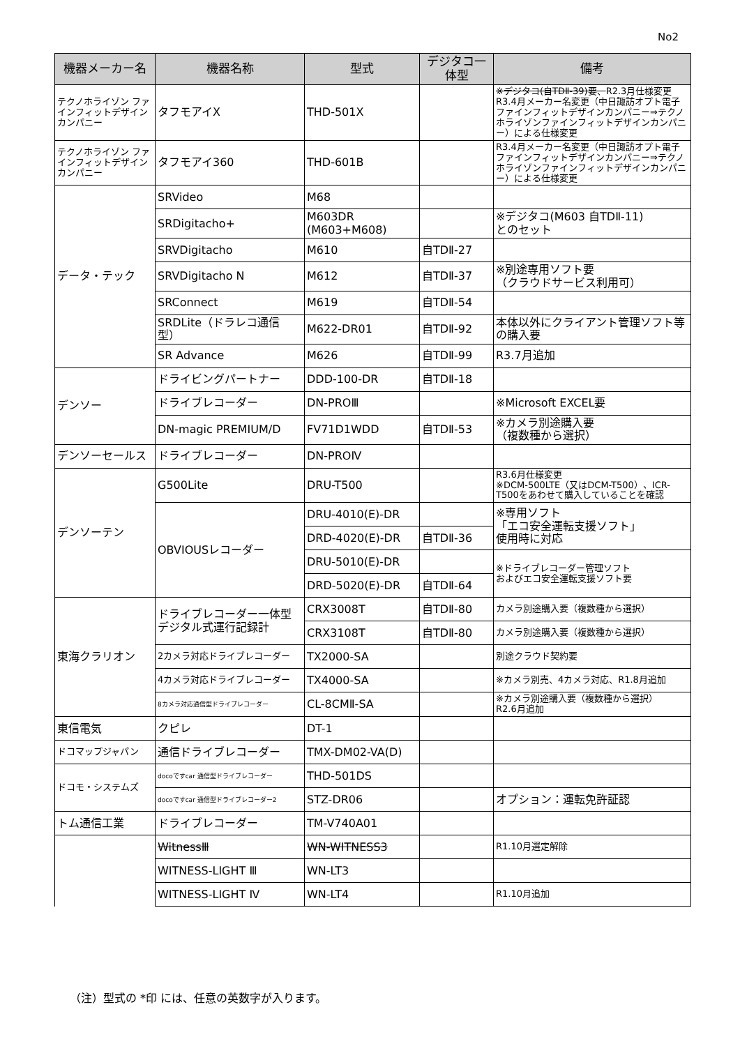No2
| 機器メーカー名 | 機器名称 | 型式 | デジタコ一体型 | 備考 |
| --- | --- | --- | --- | --- |
| テクノホライゾン ファインフィットデザインカンパニー | タフモアイX | THD-501X | | ※デジタコ(自TDⅡ-39)要、 R2.3月仕様変更 R3.4月メーカー名変更（中日諏訪オプト電子ファインフィットデザインカンパニー⇒テクノホライゾンファインフィットデザインカンパニー）による仕様変更 |
| テクノホライゾン ファインフィットデザインカンパニー | タフモアイ360 | THD-601B | | R3.4月メーカー名変更（中日諏訪オプト電子ファインフィットデザインカンパニー⇒テクノホライゾンファインフィットデザインカンパニー）による仕様変更 |
| データ・テック | SRVideo | M68 | | |
| | SRDigitacho+ | M603DR (M603+M608) | | ※デジタコ(M603 自TDⅡ-11) とのセット |
| | SRVDigitacho | M610 | 自TDⅡ-27 | |
| | SRVDigitacho N | M612 | 自TDⅡ-37 | ※別途専用ソフト要 （クラウドサービス利用可） |
| | SRConnect | M619 | 自TDⅡ-54 | |
| | SRDLite（ドラレコ通信型） | M622-DR01 | 自TDⅡ-92 | 本体以外にクライアント管理ソフト等の購入要 |
| | SR Advance | M626 | 自TDⅡ-99 | R3.7月追加 |
| デンソー | ドライビングパートナー | DDD-100-DR | 自TDⅡ-18 | |
| | ドライブレコーダー | DN-PROⅢ | | ※Microsoft EXCEL要 |
| | DN-magic PREMIUM/D | FV71D1WDD | 自TDⅡ-53 | ※カメラ別途購入要 （複数種から選択） |
| デンソーセールス | ドライブレコーダー | DN-PROⅣ | | |
| デンソーテン | G500Lite | DRU-T500 | | R3.6月仕様変更 ※DCM-500LTE（又はDCM-T500）、ICR-T500をあわせて購入していることを確認 |
| | OBVIOUSレコーダー | DRU-4010(E)-DR | | ※専用ソフト 「エコ安全運転支援ソフト」 使用時に対応 |
| | | DRD-4020(E)-DR | 自TDⅡ-36 | |
| | | DRU-5010(E)-DR | | ※ドライブレコーダー管理ソフト およびエコ安全運転支援ソフト要 |
| | | DRD-5020(E)-DR | 自TDⅡ-64 | |
| 東海クラリオン | ドライブレコーダー一体型デジタル式運行記録計 | CRX3008T | 自TDⅡ-80 | カメラ別途購入要（複数種から選択） |
| | | CRX3108T | 自TDⅡ-80 | カメラ別途購入要（複数種から選択） |
| | 2カメラ対応ドライブレコーダー | TX2000-SA | | 別途クラウド契約要 |
| | 4カメラ対応ドライブレコーダー | TX4000-SA | | ※カメラ別売、4カメラ対応、R1.8月追加 |
| | 8カメラ対応通信型ドライブレコーダー | CL-8CMⅡ-SA | | ※カメラ別途購入要（複数種から選択） R2.6月追加 |
| 東信電気 | クピレ | DT-1 | | |
| ドコマップジャパン | 通信ドライブレコーダー | TMX-DM02-VA(D) | | |
| ドコモ・システムズ | docoですcar 通信型ドライブレコーダー | THD-501DS | | |
| | docoですcar 通信型ドライブレコーダー2 | STZ-DR06 | | オプション：運転免許証認 |
| トム通信工業 | ドライブレコーダー | TM-V740A01 | | |
| | WitnessⅢ | WN-WITNESS3 | | R1.10月選定解除 |
| | WITNESS-LIGHT Ⅲ | WN-LT3 | | |
| | WITNESS-LIGHT Ⅳ | WN-LT4 | | R1.10月追加 |
（注）型式の *印 には、任意の英数字が入ります。